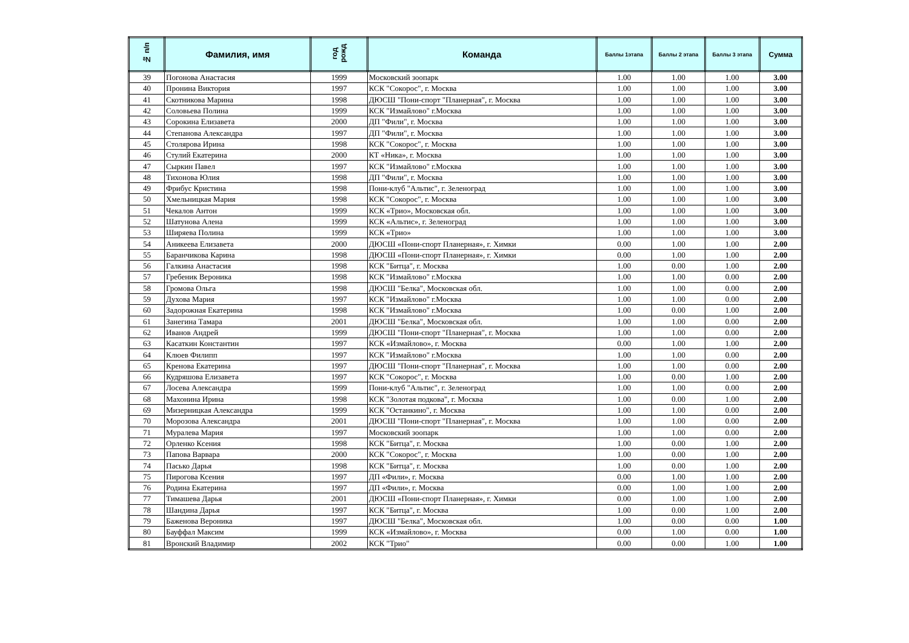| № п/п | Фамилия, имя | год рожд | Команда | Баллы 1этапа | Баллы 2 этапа | Баллы 3 этапа | Сумма |
| --- | --- | --- | --- | --- | --- | --- | --- |
| 39 | Погонова Анастасия | 1999 | Московский зоопарк | 1.00 | 1.00 | 1.00 | 3.00 |
| 40 | Пронина Виктория | 1997 | КСК "Сокорос", г. Москва | 1.00 | 1.00 | 1.00 | 3.00 |
| 41 | Скотникова Марина | 1998 | ДЮСШ "Пони-спорт "Планерная", г. Москва | 1.00 | 1.00 | 1.00 | 3.00 |
| 42 | Соловьева Полина | 1999 | КСК "Измайлово" г.Москва | 1.00 | 1.00 | 1.00 | 3.00 |
| 43 | Сорокина Елизавета | 2000 | ДП "Фили", г. Москва | 1.00 | 1.00 | 1.00 | 3.00 |
| 44 | Степанова Александра | 1997 | ДП "Фили", г. Москва | 1.00 | 1.00 | 1.00 | 3.00 |
| 45 | Столярова Ирина | 1998 | КСК "Сокорос", г. Москва | 1.00 | 1.00 | 1.00 | 3.00 |
| 46 | Стулий Екатерина | 2000 | КТ «Ника», г. Москва | 1.00 | 1.00 | 1.00 | 3.00 |
| 47 | Сыркин Павел | 1997 | КСК "Измайлово" г.Москва | 1.00 | 1.00 | 1.00 | 3.00 |
| 48 | Тихонова Юлия | 1998 | ДП "Фили", г. Москва | 1.00 | 1.00 | 1.00 | 3.00 |
| 49 | Фрибус Кристина | 1998 | Пони-клуб "Альтис", г. Зеленоград | 1.00 | 1.00 | 1.00 | 3.00 |
| 50 | Хмельницкая Мария | 1998 | КСК "Сокорос", г. Москва | 1.00 | 1.00 | 1.00 | 3.00 |
| 51 | Чекалов Антон | 1999 | КСК «Трио», Московская обл. | 1.00 | 1.00 | 1.00 | 3.00 |
| 52 | Шатунова Алена | 1999 | КСК «Альтис», г. Зеленоград | 1.00 | 1.00 | 1.00 | 3.00 |
| 53 | Ширяева Полина | 1999 | КСК «Трио» | 1.00 | 1.00 | 1.00 | 3.00 |
| 54 | Аникеева Елизавета | 2000 | ДЮСШ «Пони-спорт Планерная», г. Химки | 0.00 | 1.00 | 1.00 | 2.00 |
| 55 | Баранчикова Карина | 1998 | ДЮСШ «Пони-спорт Планерная», г. Химки | 0.00 | 1.00 | 1.00 | 2.00 |
| 56 | Галкина Анастасия | 1998 | КСК "Битца", г. Москва | 1.00 | 0.00 | 1.00 | 2.00 |
| 57 | Гребеник Вероника | 1998 | КСК "Измайлово" г.Москва | 1.00 | 1.00 | 0.00 | 2.00 |
| 58 | Громова Ольга | 1998 | ДЮСШ "Белка", Московская обл. | 1.00 | 1.00 | 0.00 | 2.00 |
| 59 | Духова Мария | 1997 | КСК "Измайлово" г.Москва | 1.00 | 1.00 | 0.00 | 2.00 |
| 60 | Задорожная Екатерина | 1998 | КСК "Измайлово" г.Москва | 1.00 | 0.00 | 1.00 | 2.00 |
| 61 | Занегина Тамара | 2001 | ДЮСШ "Белка", Московская обл. | 1.00 | 1.00 | 0.00 | 2.00 |
| 62 | Иванов Андрей | 1999 | ДЮСШ "Пони-спорт "Планерная", г. Москва | 1.00 | 1.00 | 0.00 | 2.00 |
| 63 | Касаткин Константин | 1997 | КСК «Измайлово», г. Москва | 0.00 | 1.00 | 1.00 | 2.00 |
| 64 | Клюев Филипп | 1997 | КСК "Измайлово" г.Москва | 1.00 | 1.00 | 0.00 | 2.00 |
| 65 | Кренова Екатерина | 1997 | ДЮСШ "Пони-спорт "Планерная", г. Москва | 1.00 | 1.00 | 0.00 | 2.00 |
| 66 | Кудряшова Елизавета | 1997 | КСК "Сокорос", г. Москва | 1.00 | 0.00 | 1.00 | 2.00 |
| 67 | Лосева Александра | 1999 | Пони-клуб "Альтис", г. Зеленоград | 1.00 | 1.00 | 0.00 | 2.00 |
| 68 | Махонина Ирина | 1998 | КСК "Золотая подкова", г. Москва | 1.00 | 0.00 | 1.00 | 2.00 |
| 69 | Мизерницкая Александра | 1999 | КСК "Останкино", г. Москва | 1.00 | 1.00 | 0.00 | 2.00 |
| 70 | Морозова Александра | 2001 | ДЮСШ "Пони-спорт "Планерная", г. Москва | 1.00 | 1.00 | 0.00 | 2.00 |
| 71 | Муралева Мария | 1997 | Московский зоопарк | 1.00 | 1.00 | 0.00 | 2.00 |
| 72 | Орленко Ксения | 1998 | КСК "Битца", г. Москва | 1.00 | 0.00 | 1.00 | 2.00 |
| 73 | Папова Варвара | 2000 | КСК "Сокорос", г. Москва | 1.00 | 0.00 | 1.00 | 2.00 |
| 74 | Пасько Дарья | 1998 | КСК "Битца", г. Москва | 1.00 | 0.00 | 1.00 | 2.00 |
| 75 | Пирогова Ксения | 1997 | ДП «Фили», г. Москва | 0.00 | 1.00 | 1.00 | 2.00 |
| 76 | Родина Екатерина | 1997 | ДП «Фили», г. Москва | 0.00 | 1.00 | 1.00 | 2.00 |
| 77 | Тимашева Дарья | 2001 | ДЮСШ «Пони-спорт Планерная», г. Химки | 0.00 | 1.00 | 1.00 | 2.00 |
| 78 | Шандина Дарья | 1997 | КСК "Битца", г. Москва | 1.00 | 0.00 | 1.00 | 2.00 |
| 79 | Баженова Вероника | 1997 | ДЮСШ "Белка", Московская обл. | 1.00 | 0.00 | 0.00 | 1.00 |
| 80 | Бауффал Максим | 1999 | КСК «Измайлово», г. Москва | 0.00 | 1.00 | 0.00 | 1.00 |
| 81 | Вронский Владимир | 2002 | КСК "Трио" | 0.00 | 0.00 | 1.00 | 1.00 |